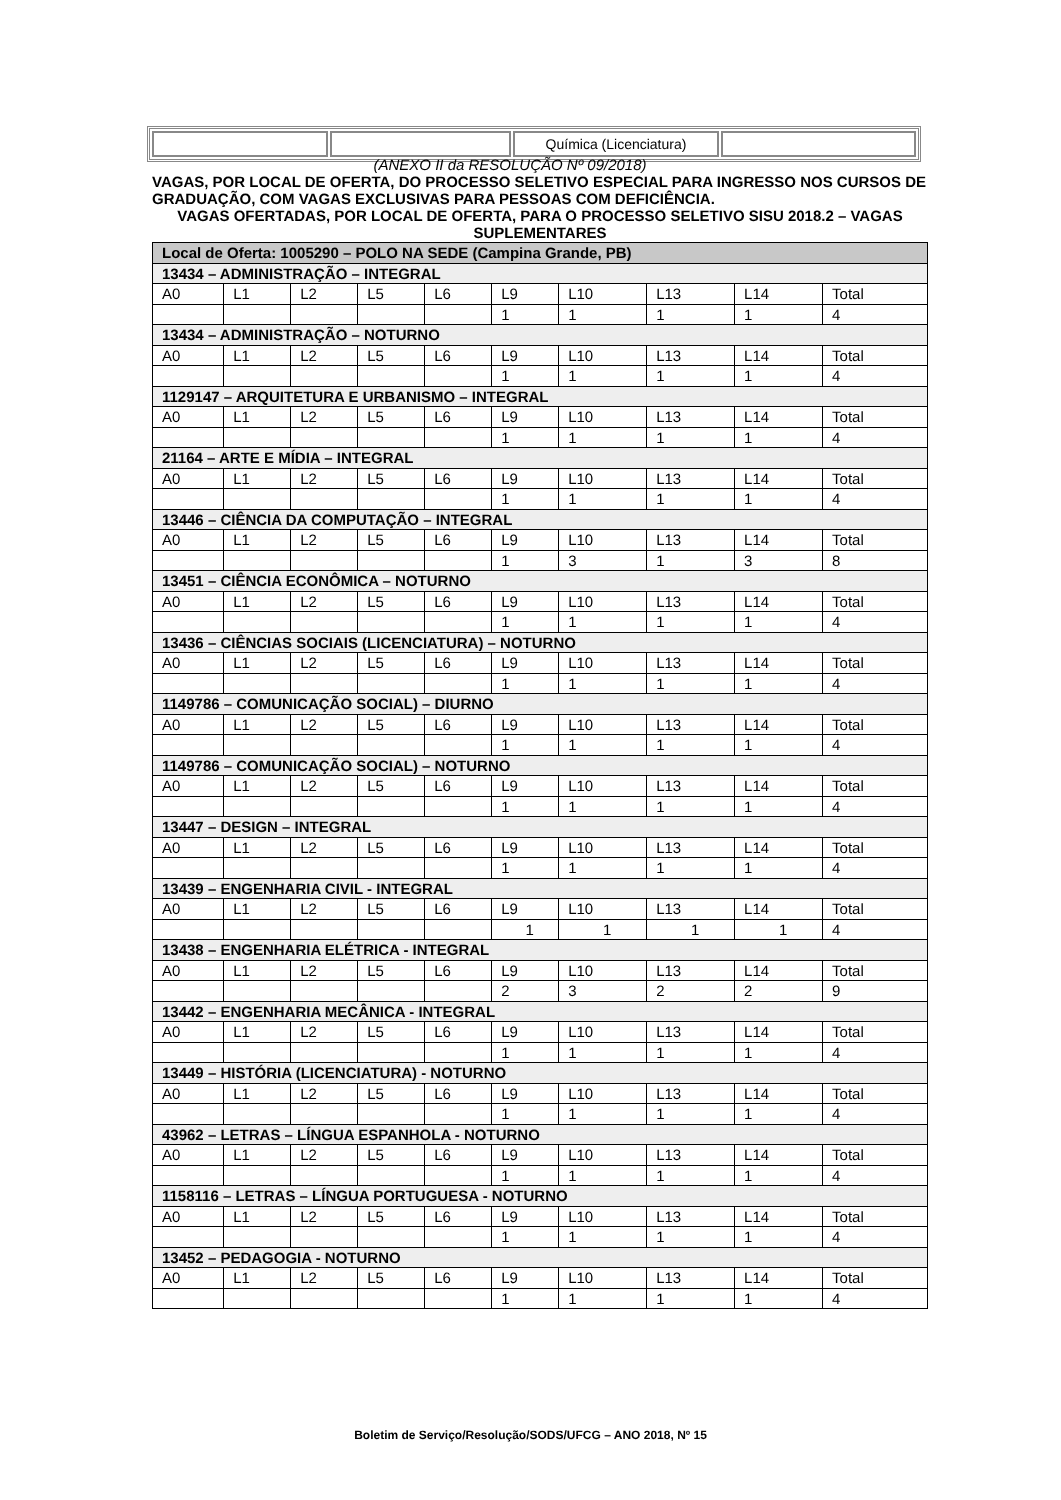| | | Química (Licenciatura) | |
(ANEXO II da RESOLUÇÃO Nº 09/2018)
VAGAS, POR LOCAL DE OFERTA, DO PROCESSO SELETIVO ESPECIAL PARA INGRESSO NOS CURSOS DE GRADUAÇÃO, COM VAGAS EXCLUSIVAS PARA PESSOAS COM DEFICIÊNCIA.
VAGAS OFERTADAS, POR LOCAL DE OFERTA, PARA O PROCESSO SELETIVO SISU 2018.2 – VAGAS SUPLEMENTARES
| Local de Oferta: 1005290 – POLO NA SEDE (Campina Grande, PB) | | | | | | | | | |
| 13434 – ADMINISTRAÇÃO – INTEGRAL | | | | | | | | | |
| A0 | L1 | L2 | L5 | L6 | L9 | L10 | L13 | L14 | Total |
| | | | | | 1 | 1 | 1 | 1 | 4 |
| 13434 – ADMINISTRAÇÃO – NOTURNO | | | | | | | | | |
| A0 | L1 | L2 | L5 | L6 | L9 | L10 | L13 | L14 | Total |
| | | | | | 1 | 1 | 1 | 1 | 4 |
| 1129147 – ARQUITETURA E URBANISMO – INTEGRAL | | | | | | | | | |
| A0 | L1 | L2 | L5 | L6 | L9 | L10 | L13 | L14 | Total |
| | | | | | 1 | 1 | 1 | 1 | 4 |
| 21164 – ARTE E MÍDIA – INTEGRAL | | | | | | | | | |
| A0 | L1 | L2 | L5 | L6 | L9 | L10 | L13 | L14 | Total |
| | | | | | 1 | 1 | 1 | 1 | 4 |
| 13446 – CIÊNCIA DA COMPUTAÇÃO – INTEGRAL | | | | | | | | | |
| A0 | L1 | L2 | L5 | L6 | L9 | L10 | L13 | L14 | Total |
| | | | | | 1 | 3 | 1 | 3 | 8 |
| 13451 – CIÊNCIA ECONÔMICA – NOTURNO | | | | | | | | | |
| A0 | L1 | L2 | L5 | L6 | L9 | L10 | L13 | L14 | Total |
| | | | | | 1 | 1 | 1 | 1 | 4 |
| 13436 – CIÊNCIAS SOCIAIS (LICENCIATURA) – NOTURNO | | | | | | | | | |
| A0 | L1 | L2 | L5 | L6 | L9 | L10 | L13 | L14 | Total |
| | | | | | 1 | 1 | 1 | 1 | 4 |
| 1149786 – COMUNICAÇÃO SOCIAL) – DIURNO | | | | | | | | | |
| A0 | L1 | L2 | L5 | L6 | L9 | L10 | L13 | L14 | Total |
| | | | | | 1 | 1 | 1 | 1 | 4 |
| 1149786 – COMUNICAÇÃO SOCIAL) – NOTURNO | | | | | | | | | |
| A0 | L1 | L2 | L5 | L6 | L9 | L10 | L13 | L14 | Total |
| | | | | | 1 | 1 | 1 | 1 | 4 |
| 13447 – DESIGN – INTEGRAL | | | | | | | | | |
| A0 | L1 | L2 | L5 | L6 | L9 | L10 | L13 | L14 | Total |
| | | | | | 1 | 1 | 1 | 1 | 4 |
| 13439 – ENGENHARIA CIVIL - INTEGRAL | | | | | | | | | |
| A0 | L1 | L2 | L5 | L6 | L9 | L10 | L13 | L14 | Total |
| | | | | | 1 | 1 | 1 | 1 | 4 |
| 13438 – ENGENHARIA ELÉTRICA - INTEGRAL | | | | | | | | | |
| A0 | L1 | L2 | L5 | L6 | L9 | L10 | L13 | L14 | Total |
| | | | | | 2 | 3 | 2 | 2 | 9 |
| 13442 – ENGENHARIA MECÂNICA - INTEGRAL | | | | | | | | | |
| A0 | L1 | L2 | L5 | L6 | L9 | L10 | L13 | L14 | Total |
| | | | | | 1 | 1 | 1 | 1 | 4 |
| 13449 – HISTÓRIA (LICENCIATURA) - NOTURNO | | | | | | | | | |
| A0 | L1 | L2 | L5 | L6 | L9 | L10 | L13 | L14 | Total |
| | | | | | 1 | 1 | 1 | 1 | 4 |
| 43962 – LETRAS – LÍNGUA ESPANHOLA - NOTURNO | | | | | | | | | |
| A0 | L1 | L2 | L5 | L6 | L9 | L10 | L13 | L14 | Total |
| | | | | | 1 | 1 | 1 | 1 | 4 |
| 1158116 – LETRAS – LÍNGUA PORTUGUESA - NOTURNO | | | | | | | | | |
| A0 | L1 | L2 | L5 | L6 | L9 | L10 | L13 | L14 | Total |
| | | | | | 1 | 1 | 1 | 1 | 4 |
| 13452 – PEDAGOGIA - NOTURNO | | | | | | | | | |
| A0 | L1 | L2 | L5 | L6 | L9 | L10 | L13 | L14 | Total |
| | | | | | 1 | 1 | 1 | 1 | 4 |
Boletim de Serviço/Resolução/SODS/UFCG – ANO 2018, Nº 15